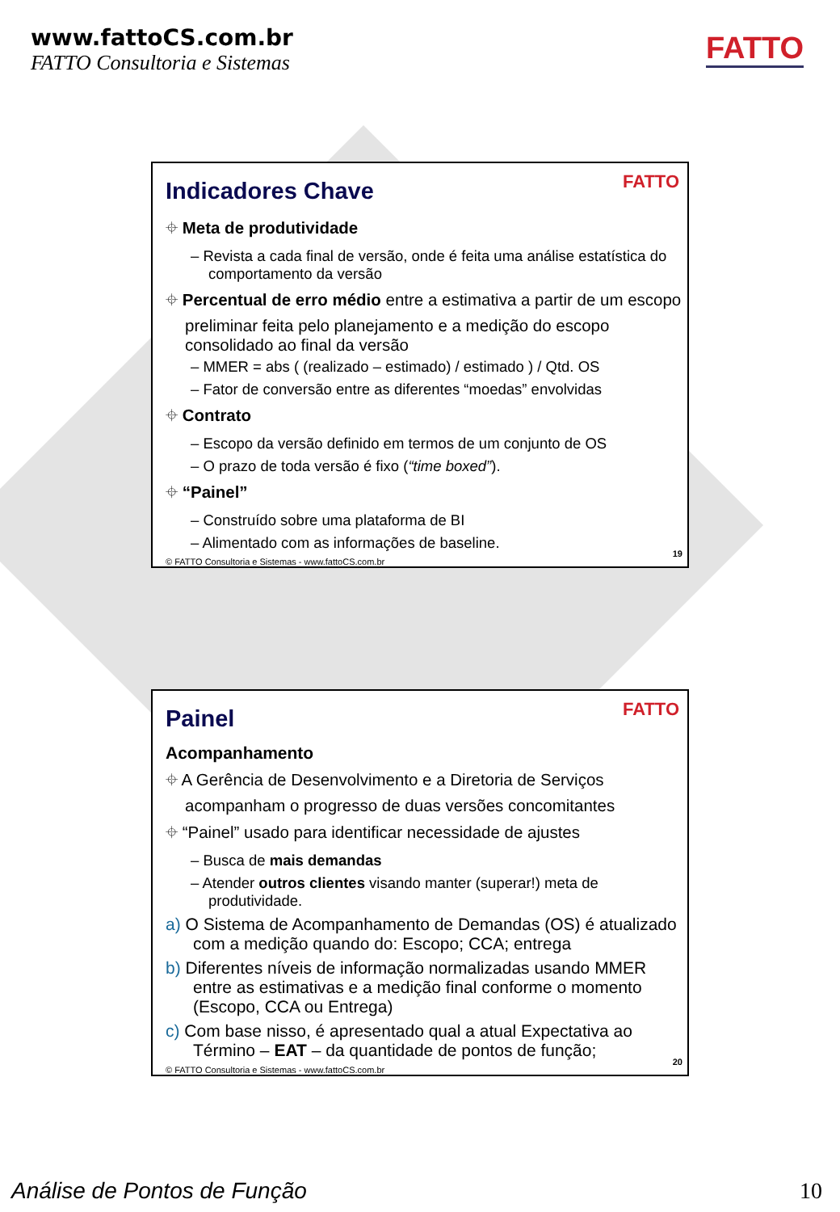www.fattoCS.com.br
FATTO Consultoria e Sistemas
FATTO
FATTO
Indicadores Chave
⌖ Meta de produtividade
– Revista a cada final de versão, onde é feita uma análise estatística do comportamento da versão
⌖ Percentual de erro médio entre a estimativa a partir de um escopo preliminar feita pelo planejamento e a medição do escopo consolidado ao final da versão
– MMER = abs ( (realizado – estimado) / estimado ) / Qtd. OS
– Fator de conversão entre as diferentes “moedas” envolvidas
⌖ Contrato
– Escopo da versão definido em termos de um conjunto de OS
– O prazo de toda versão é fixo (“time boxed”).
⌖ “Painel”
– Construído sobre uma plataforma de BI
– Alimentado com as informações de baseline.
© FATTO Consultoria e Sistemas - www.fattoCS.com.br 19
FATTO
Painel
Acompanhamento
⌖ A Gerência de Desenvolvimento e a Diretoria de Serviços acompanham o progresso de duas versões concomitantes
⌖ “Painel” usado para identificar necessidade de ajustes
– Busca de mais demandas
– Atender outros clientes visando manter (superar!) meta de produtividade.
a) O Sistema de Acompanhamento de Demandas (OS) é atualizado com a medição quando do: Escopo; CCA; entrega
b) Diferentes níveis de informação normalizadas usando MMER entre as estimativas e a medição final conforme o momento (Escopo, CCA ou Entrega)
c) Com base nisso, é apresentado qual a atual Expectativa ao Término – EAT – da quantidade de pontos de função;
© FATTO Consultoria e Sistemas - www.fattoCS.com.br 20
Análise de Pontos de Função 10